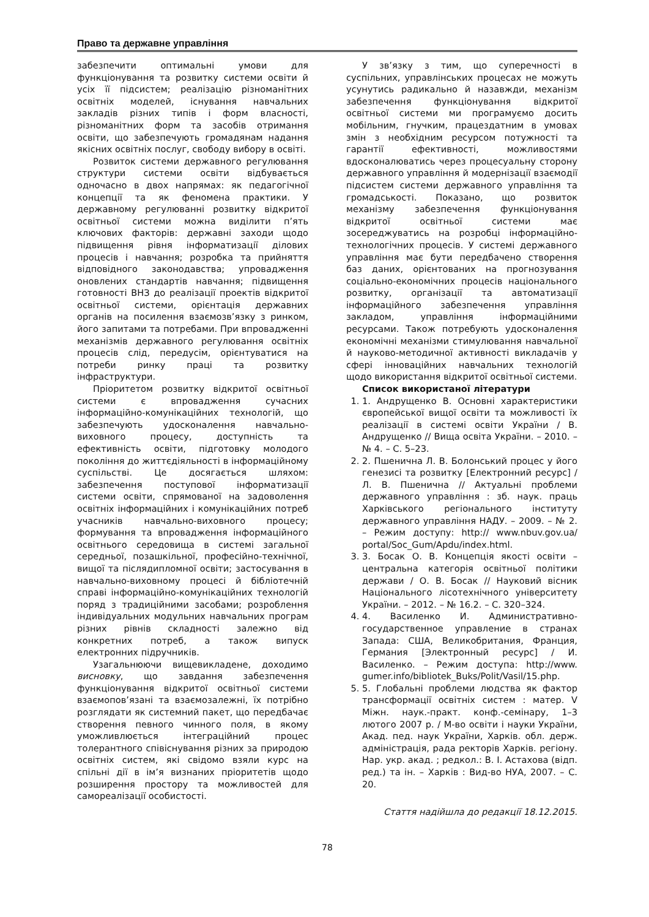Право та державне управління
забезпечити оптимальні умови для функціонування та розвитку системи освіти й усіх її підсистем; реалізацію різноманітних освітніх моделей, існування навчальних закладів різних типів і форм власності, різноманітних форм та засобів отримання освіти, що забезпечують громадянам надання якісних освітніх послуг, свободу вибору в освіті.
Розвиток системи державного регулювання структури системи освіти відбувається одночасно в двох напрямах: як педагогічної концепції та як феномена практики. У державному регулюванні розвитку відкритої освітньої системи можна виділити п’ять ключових факторів: державні заходи щодо підвищення рівня інформатизації ділових процесів і навчання; розробка та прийняття відповідного законодавства; упровадження оновлених стандартів навчання; підвищення готовності ВНЗ до реалізації проектів відкритої освітньої системи, орієнтація державних органів на посилення взаємозв’язку з ринком, його запитами та потребами. При впровадженні механізмів державного регулювання освітніх процесів слід, передусім, орієнтуватися на потреби ринку праці та розвитку інфраструктури.
Пріоритетом розвитку відкритої освітньої системи є впровадження сучасних інформаційно-комунікаційних технологій, що забезпечують удосконалення навчально-виховного процесу, доступність та ефективність освіти, підготовку молодого покоління до життєдіяльності в інформаційному суспільстві. Це досягається шляхом: забезпечення поступової інформатизації системи освіти, спрямованої на задоволення освітніх інформаційних і комунікаційних потреб учасників навчально-виховного процесу; формування та впровадження інформаційного освітнього середовища в системі загальної середньої, позашкільної, професійно-технічної, вищої та післядипломної освіти; застосування в навчально-виховному процесі й бібліотечній справі інформаційно-комунікаційних технологій поряд з традиційними засобами; розроблення індивідуальних модульних навчальних програм різних рівнів складності залежно від конкретних потреб, а також випуск електронних підручників.
Узагальнюючи вищевикладене, доходимо висновку, що завдання забезпечення функціонування відкритої освітньої системи взаємопов’язані та взаємозалежні, їх потрібно розглядати як системний пакет, що передбачає створення певного чинного поля, в якому уможливлюється інтеграційний процес толерантного співіснування різних за природою освітніх систем, які свідомо взяли курс на спільні дії в ім’я визнаних пріоритетів щодо розширення простору та можливостей для самореалізації особистості.
У зв’язку з тим, що суперечності в суспільних, управлінських процесах не можуть усунутись радикально й назавжди, механізм забезпечення функціонування відкритої освітньої системи ми програмуємо досить мобільним, гнучким, працездатним в умовах змін з необхідним ресурсом потужності та гарантії ефективності, можливостями вдосконалюватись через процесуальну сторону державного управління й модернізації взаємодії підсистем системи державного управління та громадськості. Показано, що розвиток механізму забезпечення функціонування відкритої освітньої системи має зосереджуватись на розробці інформаційно-технологічних процесів. У системі державного управління має бути передбачено створення баз даних, орієнтованих на прогнозування соціально-економічних процесів національного розвитку, організації та автоматизації інформаційного забезпечення управління закладом, управління інформаційними ресурсами. Також потребують удосконалення економічні механізми стимулювання навчальної й науково-методичної активності викладачів у сфері інноваційних навчальних технологій щодо використання відкритої освітньої системи.
Список використаної літератури
1. 1. Андрущенко В. Основні характеристики європейської вищої освіти та можливості їх реалізації в системі освіти України / В. Андрущенко // Вища освіта України. – 2010. – № 4. – С. 5–23.
2. 2. Пшенична Л. В. Болонський процес у його генезисі та розвитку [Електронний ресурс] / Л. В. Пшенична // Актуальні проблеми державного управління : зб. наук. праць Харківського регіонального інституту державного управління НАДУ. – 2009. – № 2. – Режим доступу: http:// www.nbuv.gov.ua/ portal/Soc_Gum/Apdu/index.html.
3. 3. Босак О. В. Концепція якості освіти – центральна категорія освітньої політики держави / О. В. Босак // Науковий вісник Національного лісотехнічного університету України. – 2012. – № 16.2. – С. 320–324.
4. 4. Василенко И. Административно-государственное управление в странах Запада: США, Великобритания, Франция, Германия [Электронный ресурс] / И. Василенко. – Режим доступа: http://www. gumer.info/bibliotek_Buks/Polit/Vasil/15.php.
5. 5. Глобальні проблеми людства як фактор трансформації освітніх систем : матер. V Міжн. наук.-практ. конф.-семінару, 1–3 лютого 2007 р. / М-во освіти і науки України, Акад. пед. наук України, Харків. обл. держ. адміністрація, рада ректорів Харків. регіону. Нар. укр. акад. ; редкол.: В. І. Астахова (відп. ред.) та ін. – Харків : Вид-во НУА, 2007. – С. 20.
Стаття надійшла до редакції 18.12.2015.
78